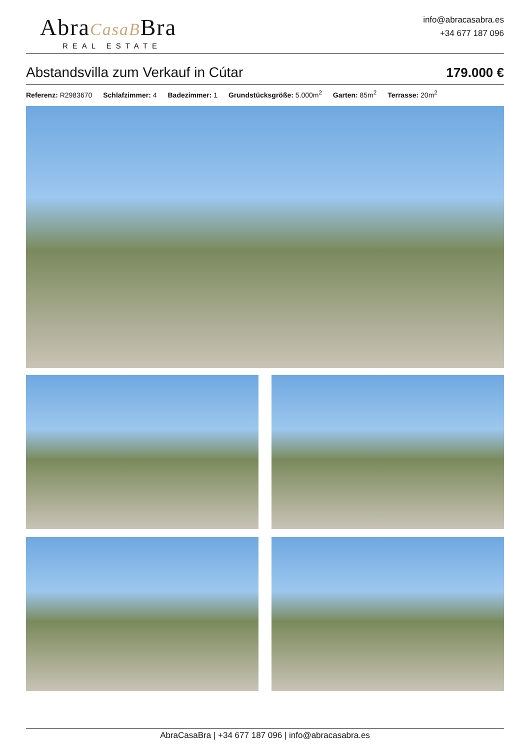AbraCasaBBra
REAL ESTATE
info@abracasabra.es
+34 677 187 096
Abstandsvilla zum Verkauf in Cútar
179.000 €
Referenz: R2983670 Schlafzimmer: 4 Badezimmer: 1 Grundstücksgröße: 5.000m<sup>2</sup> Garten: 85m<sup>2</sup> Terrasse: 20m<sup>2</sup>
AbraCasaBra | +34 677 187 096 | info@abracasabra.es